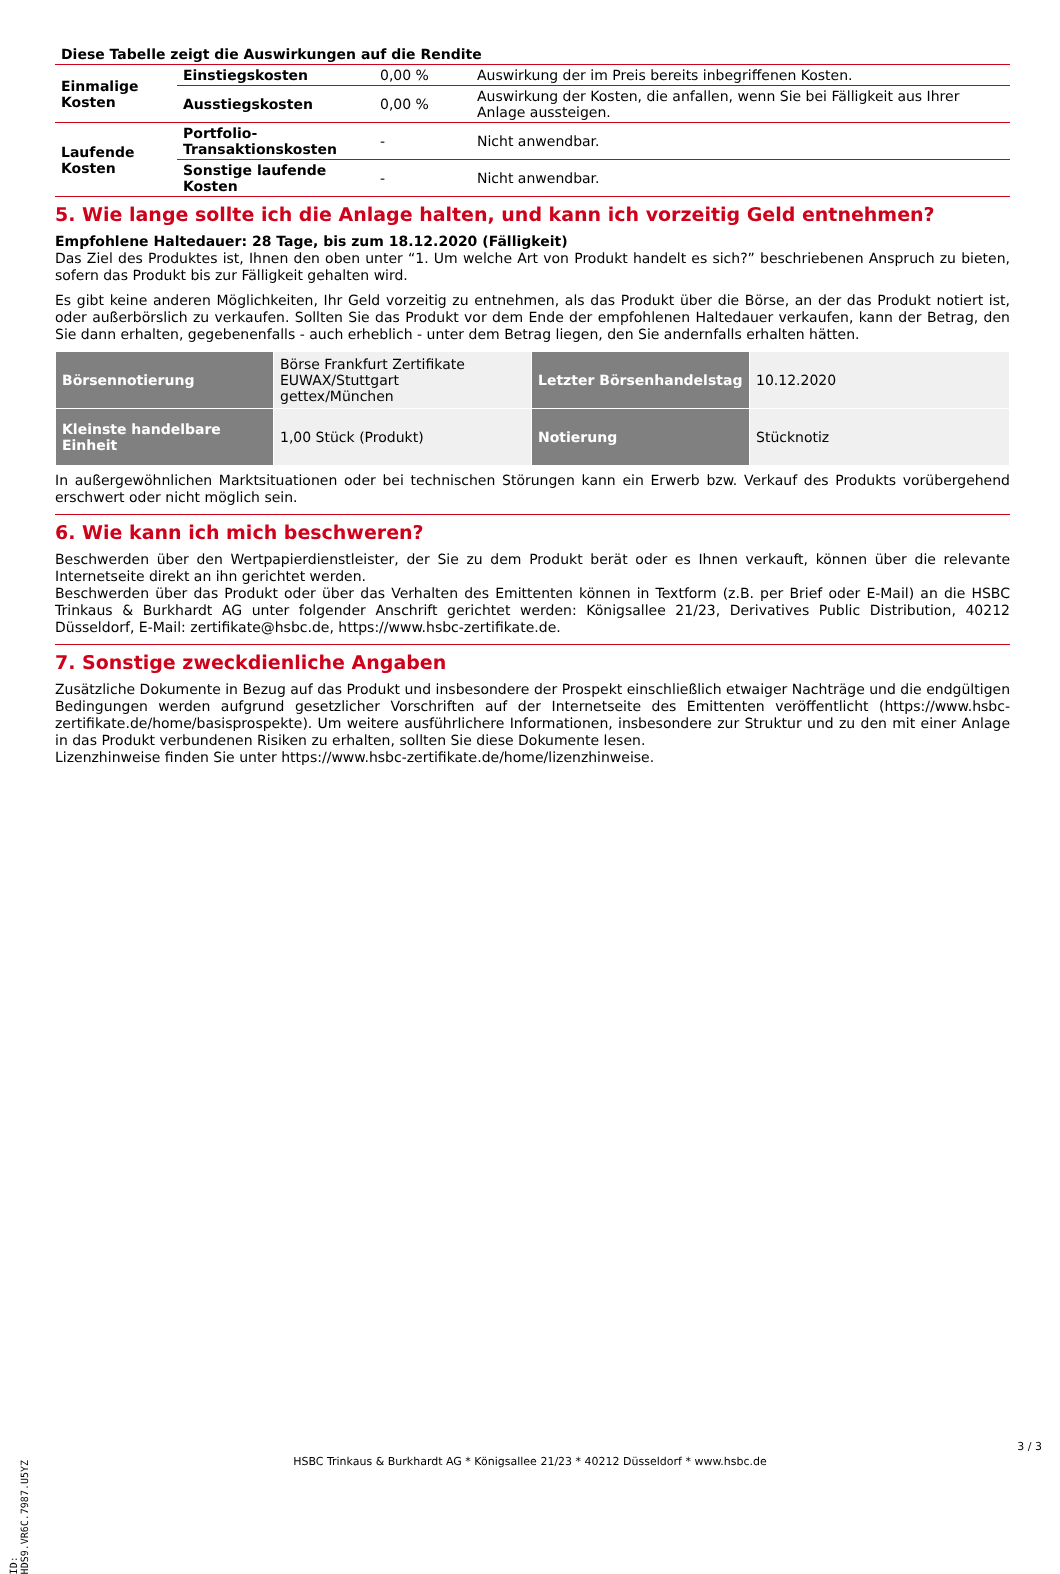| Diese Tabelle zeigt die Auswirkungen auf die Rendite | | | |
| Einmalige Kosten | Einstiegskosten | 0,00 % | Auswirkung der im Preis bereits inbegriffenen Kosten. |
| | Ausstiegskosten | 0,00 % | Auswirkung der Kosten, die anfallen, wenn Sie bei Fälligkeit aus Ihrer Anlage aussteigen. |
| Laufende Kosten | Portfolio-Transaktionskosten | - | Nicht anwendbar. |
| | Sonstige laufende Kosten | - | Nicht anwendbar. |
5. Wie lange sollte ich die Anlage halten, und kann ich vorzeitig Geld entnehmen?
Empfohlene Haltedauer: 28 Tage, bis zum 18.12.2020 (Fälligkeit)
Das Ziel des Produktes ist, Ihnen den oben unter “1. Um welche Art von Produkt handelt es sich?” beschriebenen Anspruch zu bieten, sofern das Produkt bis zur Fälligkeit gehalten wird.
Es gibt keine anderen Möglichkeiten, Ihr Geld vorzeitig zu entnehmen, als das Produkt über die Börse, an der das Produkt notiert ist, oder außerbörslich zu verkaufen. Sollten Sie das Produkt vor dem Ende der empfohlenen Haltedauer verkaufen, kann der Betrag, den Sie dann erhalten, gegebenenfalls - auch erheblich - unter dem Betrag liegen, den Sie andernfalls erhalten hätten.
| Börsennotierung | Börse Frankfurt Zertifikate EUWAX/Stuttgart gettex/München | Letzter Börsenhandelstag | 10.12.2020 |
| Kleinste handelbare Einheit | 1,00 Stück (Produkt) | Notierung | Stücknotiz |
In außergewöhnlichen Marktsituationen oder bei technischen Störungen kann ein Erwerb bzw. Verkauf des Produkts vorübergehend erschwert oder nicht möglich sein.
6. Wie kann ich mich beschweren?
Beschwerden über den Wertpapierdienstleister, der Sie zu dem Produkt berät oder es Ihnen verkauft, können über die relevante Internetseite direkt an ihn gerichtet werden.
Beschwerden über das Produkt oder über das Verhalten des Emittenten können in Textform (z.B. per Brief oder E-Mail) an die HSBC Trinkaus & Burkhardt AG unter folgender Anschrift gerichtet werden: Königsallee 21/23, Derivatives Public Distribution, 40212 Düsseldorf, E-Mail: zertifikate@hsbc.de, https://www.hsbc-zertifikate.de.
7. Sonstige zweckdienliche Angaben
Zusätzliche Dokumente in Bezug auf das Produkt und insbesondere der Prospekt einschließlich etwaiger Nachträge und die endgültigen Bedingungen werden aufgrund gesetzlicher Vorschriften auf der Internetseite des Emittenten veröffentlicht (https://www.hsbc-zertifikate.de/home/basisprospekte). Um weitere ausführlichere Informationen, insbesondere zur Struktur und zu den mit einer Anlage in das Produkt verbundenen Risiken zu erhalten, sollten Sie diese Dokumente lesen.
Lizenzhinweise finden Sie unter https://www.hsbc-zertifikate.de/home/lizenzhinweise.
ID: HDS9.VR6C.7987.U5YZ
HSBC Trinkaus & Burkhardt AG * Königsallee 21/23 * 40212 Düsseldorf * www.hsbc.de
3 / 3